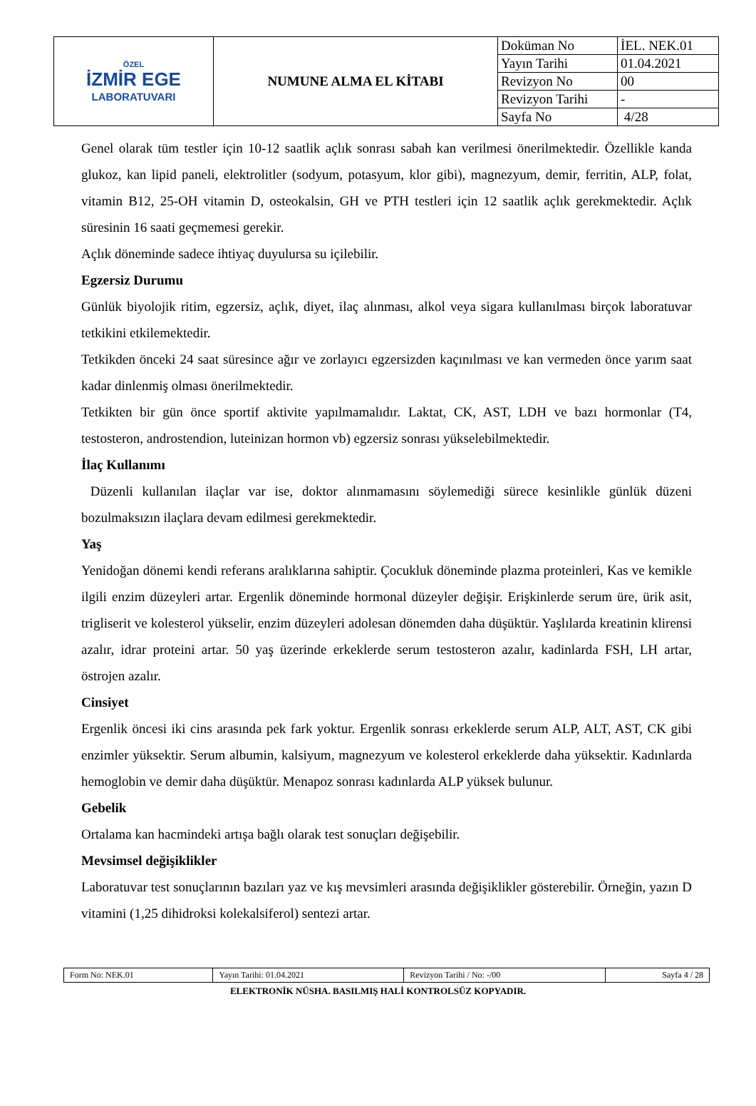| ÖZEL İZMİR EGE LABORATUVARI | NUMUNE ALMA EL KİTABI | Doküman No | İEL. NEK.01 |
| | | Yayın Tarihi | 01.04.2021 |
| | | Revizyon No | 00 |
| | | Revizyon Tarihi | - |
| | | Sayfa No | 4/28 |
Genel olarak tüm testler için 10-12 saatlik açlık sonrası sabah kan verilmesi önerilmektedir. Özellikle kanda glukoz, kan lipid paneli, elektrolitler (sodyum, potasyum, klor gibi), magnezyum, demir, ferritin, ALP, folat, vitamin B12, 25-OH vitamin D, osteokalsin, GH ve PTH testleri için 12 saatlik açlık gerekmektedir. Açlık süresinin 16 saati geçmemesi gerekir.
Açlık döneminde sadece ihtiyaç duyulursa su içilebilir.
Egzersiz Durumu
Günlük biyolojik ritim, egzersiz, açlık, diyet, ilaç alınması, alkol veya sigara kullanılması birçok laboratuvar tetkikini etkilemektedir.
Tetkikden önceki 24 saat süresince ağır ve zorlayıcı egzersizden kaçınılması ve kan vermeden önce yarım saat kadar dinlenmiş olması önerilmektedir.
Tetkikten bir gün önce sportif aktivite yapılmamalıdır. Laktat, CK, AST, LDH ve bazı hormonlar (T4, testosteron, androstendion, luteinizan hormon vb) egzersiz sonrası yükselebilmektedir.
İlaç Kullanımı
Düzenli kullanılan ilaçlar var ise, doktor alınmamasını söylemediği sürece kesinlikle günlük düzeni bozulmaksızın ilaçlara devam edilmesi gerekmektedir.
Yaş
Yenidoğan dönemi kendi referans aralıklarına sahiptir. Çocukluk döneminde plazma proteinleri, Kas ve kemikle ilgili enzim düzeyleri artar. Ergenlik döneminde hormonal düzeyler değişir. Erişkinlerde serum üre, ürik asit, trigliserit ve kolesterol yükselir, enzim düzeyleri adolesan dönemden daha düşüktür. Yaşlılarda kreatinin klirensi azalır, idrar proteini artar. 50 yaş üzerinde erkeklerde serum testosteron azalır, kadinlarda FSH, LH artar, östrojen azalır.
Cinsiyet
Ergenlik öncesi iki cins arasında pek fark yoktur. Ergenlik sonrası erkeklerde serum ALP, ALT, AST, CK gibi enzimler yüksektir. Serum albumin, kalsiyum, magnezyum ve kolesterol erkeklerde daha yüksektir. Kadınlarda hemoglobin ve demir daha düşüktür. Menapoz sonrası kadınlarda ALP yüksek bulunur.
Gebelik
Ortalama kan hacmindeki artışa bağlı olarak test sonuçları değişebilir.
Mevsimsel değişiklikler
Laboratuvar test sonuçlarının bazıları yaz ve kış mevsimleri arasında değişiklikler gösterebilir. Örneğin, yazın D vitamini (1,25 dihidroksi kolekalsiferol) sentezi artar.
| Form No: NEK.01 | Yayın Tarihi: 01.04.2021 | Revizyon Tarihi / No: -/00 | Sayfa 4 / 28 |
ELEKTRONİK NÜSHA. BASILMIŞ HALİ KONTROLSÜZ KOPYADIR.